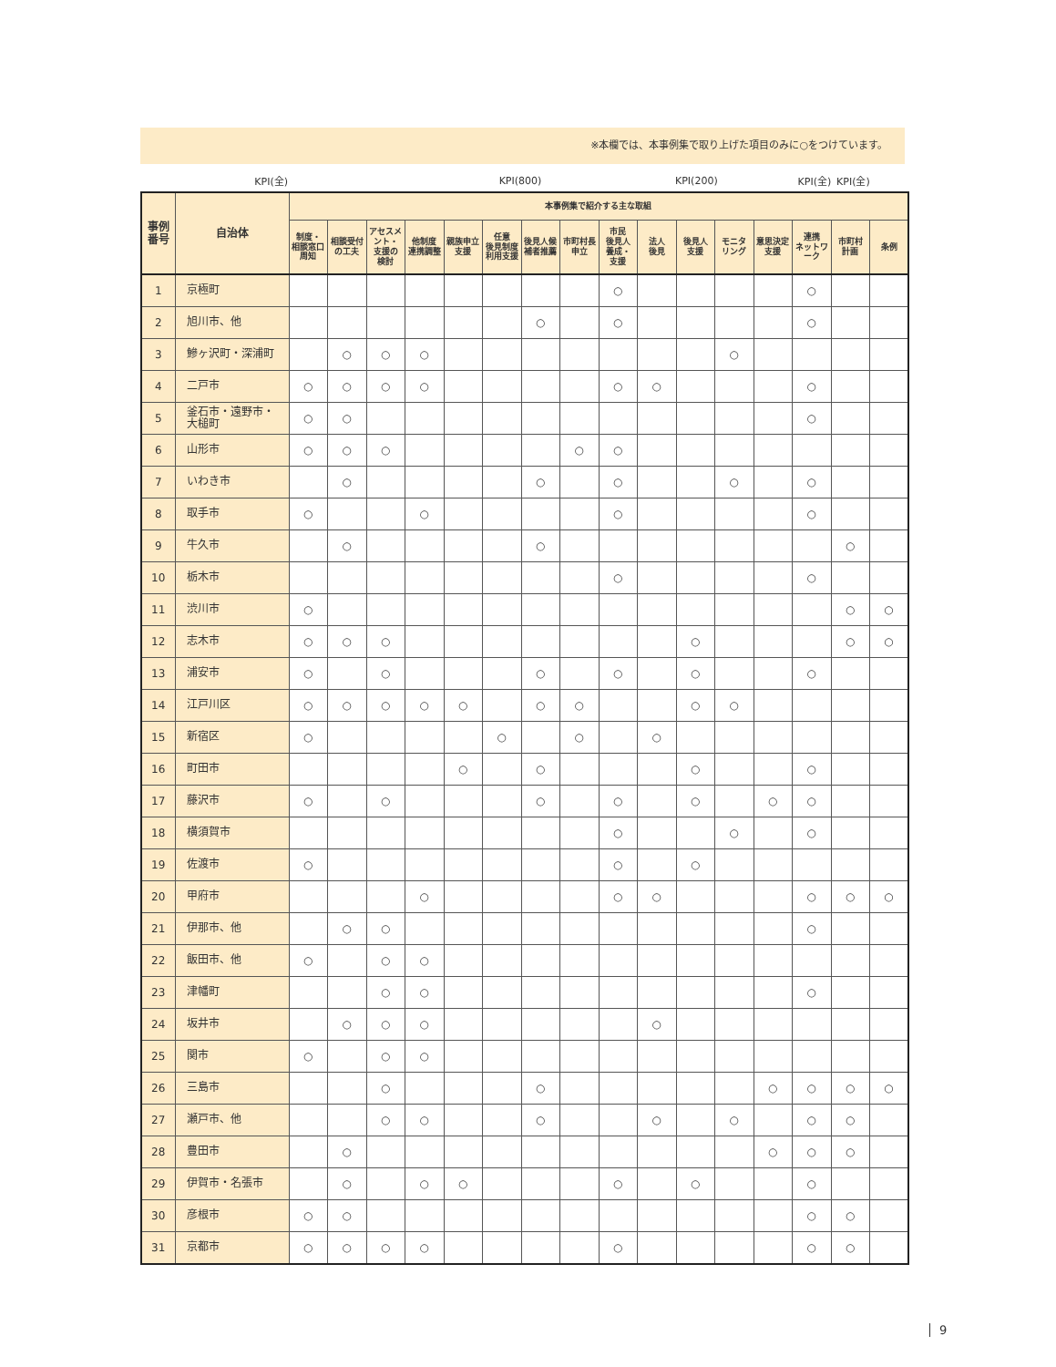※本欄では、本事例集で取り上げた項目のみに○をつけています。
| | KPI(全) | | | | | | KPI(800) | | | | KPI(200) | | | KPI(全) | KPI(全) | |
| 事例 番号 | 自治体 | 本事例集で紹介する主な取組 | | | | | | | | | | | | | | | |
| --- | --- | --- | --- | --- | --- | --- | --- | --- | --- | --- | --- | --- | --- | --- | --- | --- | --- |
| | | 制度・ 相談窓口 周知 | 相談受付 の工夫 | アセスメント・ 支援の 検討 | 他制度 連携調整 | 親族申立 支援 | 任意 後見制度 利用支援 | 後見人候 補者推薦 | 市町村長 申立 | 市民 後見人 養成・ 支援 | 法人 後見 | 後見人 支援 | モニタ リング | 意思決定 支援 | 連携 ネットワーク | 市町村 計画 | 条例 |
| 1 | 京極町 | | | | | | | | | ○ | | | | | ○ | | |
| 2 | 旭川市、他 | | | | | | | ○ | | ○ | | | | | ○ | | |
| 3 | 鰺ヶ沢町・深浦町 | | ○ | ○ | ○ | | | | | | | | ○ | | | | |
| 4 | 二戸市 | ○ | ○ | ○ | ○ | | | | | ○ | ○ | | | | ○ | | |
| 5 | 釜石市・遠野市・ 大槌町 | ○ | ○ | | | | | | | | | | | | ○ | | |
| 6 | 山形市 | ○ | ○ | ○ | | | | | ○ | ○ | | | | | | | |
| 7 | いわき市 | | ○ | | | | | ○ | | ○ | | | ○ | | ○ | | |
| 8 | 取手市 | ○ | | | ○ | | | | | ○ | | | | | ○ | | |
| 9 | 牛久市 | | ○ | | | | | ○ | | | | | | | | ○ | |
| 10 | 栃木市 | | | | | | | | | ○ | | | | | ○ | | |
| 11 | 渋川市 | ○ | | | | | | | | | | | | | | ○ | ○ |
| 12 | 志木市 | ○ | ○ | ○ | | | | | | | | ○ | | | | ○ | ○ |
| 13 | 浦安市 | ○ | | ○ | | | | ○ | | ○ | | ○ | | | ○ | | |
| 14 | 江戸川区 | ○ | ○ | ○ | ○ | ○ | | ○ | ○ | | | ○ | ○ | | | | |
| 15 | 新宿区 | ○ | | | | | ○ | | ○ | | ○ | | | | | | |
| 16 | 町田市 | | | | | ○ | | ○ | | | | ○ | | | ○ | | |
| 17 | 藤沢市 | ○ | | ○ | | | | ○ | | ○ | | ○ | | ○ | ○ | | |
| 18 | 横須賀市 | | | | | | | | | ○ | | | ○ | | ○ | | |
| 19 | 佐渡市 | ○ | | | | | | | | ○ | | ○ | | | | | |
| 20 | 甲府市 | | | | ○ | | | | | ○ | ○ | | | | ○ | ○ | ○ |
| 21 | 伊那市、他 | | ○ | ○ | | | | | | | | | | | ○ | | |
| 22 | 飯田市、他 | ○ | | ○ | ○ | | | | | | | | | | | | |
| 23 | 津幡町 | | | ○ | ○ | | | | | | | | | | ○ | | |
| 24 | 坂井市 | | ○ | ○ | ○ | | | | | | ○ | | | | | | |
| 25 | 関市 | ○ | | ○ | ○ | | | | | | | | | | | | |
| 26 | 三島市 | | | ○ | | | | ○ | | | | | | ○ | ○ | ○ | ○ |
| 27 | 瀬戸市、他 | | | ○ | ○ | | | ○ | | | ○ | | ○ | | ○ | ○ | |
| 28 | 豊田市 | | ○ | | | | | | | | | | | ○ | ○ | ○ | |
| 29 | 伊賀市・名張市 | | ○ | | ○ | ○ | | | | ○ | | ○ | | | ○ | | |
| 30 | 彦根市 | ○ | ○ | | | | | | | | | | | | ○ | ○ | |
| 31 | 京都市 | ○ | ○ | ○ | ○ | | | | | ○ | | | | | ○ | ○ | |
9